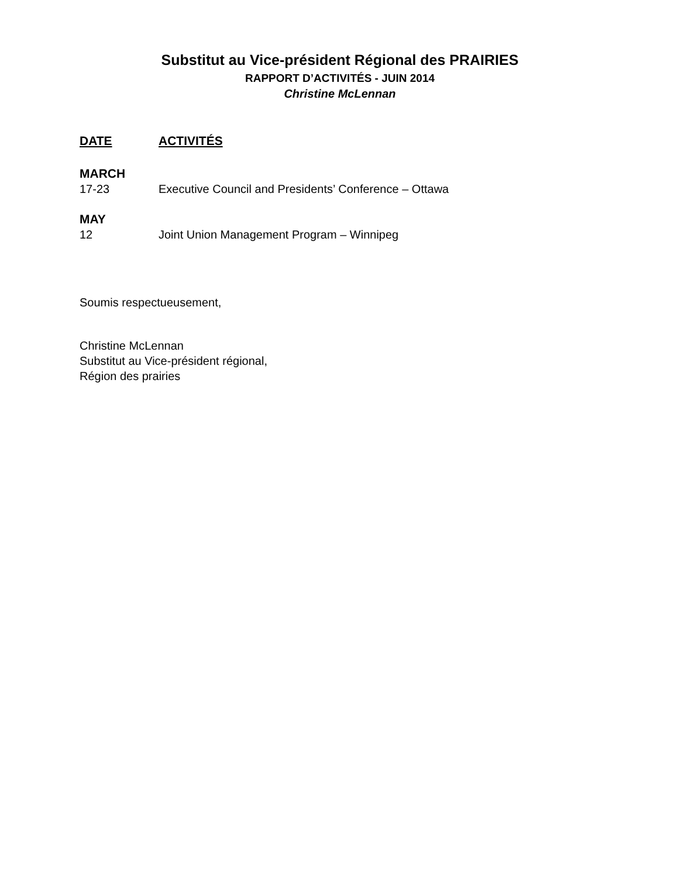Substitut au Vice-président Régional des PRAIRIES
RAPPORT D’ACTIVITÉS - JUIN 2014
Christine McLennan
DATE ACTIVITÉS
MARCH
17-23 Executive Council and Presidents’ Conference – Ottawa
MAY
12 Joint Union Management Program – Winnipeg
Soumis respectueusement,
Christine McLennan
Substitut au Vice-président régional,
Région des prairies